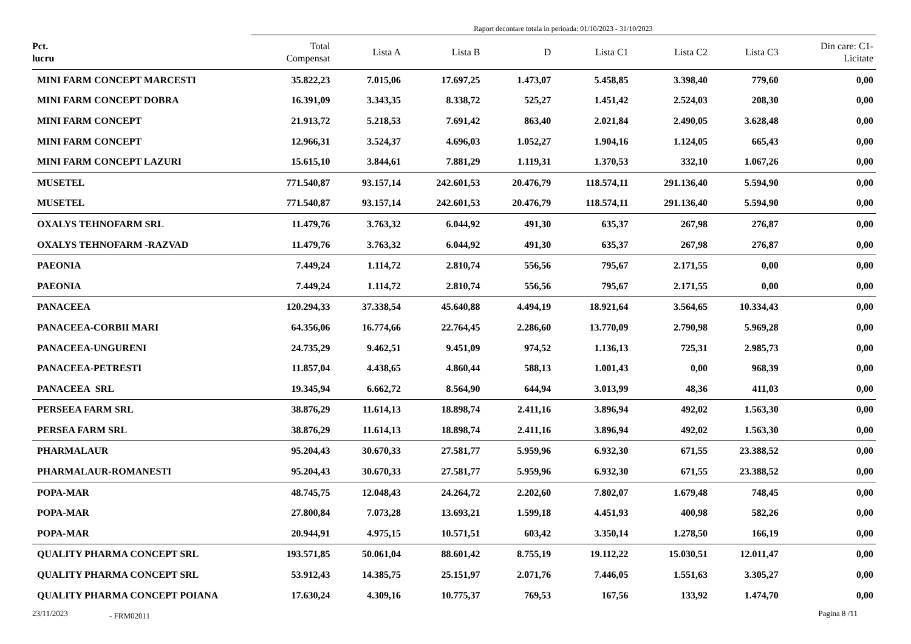Raport decontare totala in perioada: 01/10/2023 - 31/10/2023
| Pct. lucru | Total Compensat | Lista A | Lista B | D | Lista C1 | Lista C2 | Lista C3 | Din care: C1- Licitate |
| --- | --- | --- | --- | --- | --- | --- | --- | --- |
| MINI FARM CONCEPT MARCESTI | 35.822,23 | 7.015,06 | 17.697,25 | 1.473,07 | 5.458,85 | 3.398,40 | 779,60 | 0,00 |
| MINI FARM CONCEPT DOBRA | 16.391,09 | 3.343,35 | 8.338,72 | 525,27 | 1.451,42 | 2.524,03 | 208,30 | 0,00 |
| MINI FARM CONCEPT | 21.913,72 | 5.218,53 | 7.691,42 | 863,40 | 2.021,84 | 2.490,05 | 3.628,48 | 0,00 |
| MINI FARM CONCEPT | 12.966,31 | 3.524,37 | 4.696,03 | 1.052,27 | 1.904,16 | 1.124,05 | 665,43 | 0,00 |
| MINI FARM CONCEPT LAZURI | 15.615,10 | 3.844,61 | 7.881,29 | 1.119,31 | 1.370,53 | 332,10 | 1.067,26 | 0,00 |
| MUSETEL | 771.540,87 | 93.157,14 | 242.601,53 | 20.476,79 | 118.574,11 | 291.136,40 | 5.594,90 | 0,00 |
| MUSETEL | 771.540,87 | 93.157,14 | 242.601,53 | 20.476,79 | 118.574,11 | 291.136,40 | 5.594,90 | 0,00 |
| OXALYS TEHNOFARM SRL | 11.479,76 | 3.763,32 | 6.044,92 | 491,30 | 635,37 | 267,98 | 276,87 | 0,00 |
| OXALYS TEHNOFARM -RAZVAD | 11.479,76 | 3.763,32 | 6.044,92 | 491,30 | 635,37 | 267,98 | 276,87 | 0,00 |
| PAEONIA | 7.449,24 | 1.114,72 | 2.810,74 | 556,56 | 795,67 | 2.171,55 | 0,00 | 0,00 |
| PAEONIA | 7.449,24 | 1.114,72 | 2.810,74 | 556,56 | 795,67 | 2.171,55 | 0,00 | 0,00 |
| PANACEEA | 120.294,33 | 37.338,54 | 45.640,88 | 4.494,19 | 18.921,64 | 3.564,65 | 10.334,43 | 0,00 |
| PANACEEA-CORBII MARI | 64.356,06 | 16.774,66 | 22.764,45 | 2.286,60 | 13.770,09 | 2.790,98 | 5.969,28 | 0,00 |
| PANACEEA-UNGURENI | 24.735,29 | 9.462,51 | 9.451,09 | 974,52 | 1.136,13 | 725,31 | 2.985,73 | 0,00 |
| PANACEEA-PETRESTI | 11.857,04 | 4.438,65 | 4.860,44 | 588,13 | 1.001,43 | 0,00 | 968,39 | 0,00 |
| PANACEEA SRL | 19.345,94 | 6.662,72 | 8.564,90 | 644,94 | 3.013,99 | 48,36 | 411,03 | 0,00 |
| PERSEEA FARM SRL | 38.876,29 | 11.614,13 | 18.898,74 | 2.411,16 | 3.896,94 | 492,02 | 1.563,30 | 0,00 |
| PERSEA FARM SRL | 38.876,29 | 11.614,13 | 18.898,74 | 2.411,16 | 3.896,94 | 492,02 | 1.563,30 | 0,00 |
| PHARMALAUR | 95.204,43 | 30.670,33 | 27.581,77 | 5.959,96 | 6.932,30 | 671,55 | 23.388,52 | 0,00 |
| PHARMALAUR-ROMANESTI | 95.204,43 | 30.670,33 | 27.581,77 | 5.959,96 | 6.932,30 | 671,55 | 23.388,52 | 0,00 |
| POPA-MAR | 48.745,75 | 12.048,43 | 24.264,72 | 2.202,60 | 7.802,07 | 1.679,48 | 748,45 | 0,00 |
| POPA-MAR | 27.800,84 | 7.073,28 | 13.693,21 | 1.599,18 | 4.451,93 | 400,98 | 582,26 | 0,00 |
| POPA-MAR | 20.944,91 | 4.975,15 | 10.571,51 | 603,42 | 3.350,14 | 1.278,50 | 166,19 | 0,00 |
| QUALITY PHARMA CONCEPT SRL | 193.571,85 | 50.061,04 | 88.601,42 | 8.755,19 | 19.112,22 | 15.030,51 | 12.011,47 | 0,00 |
| QUALITY PHARMA CONCEPT SRL | 53.912,43 | 14.385,75 | 25.151,97 | 2.071,76 | 7.446,05 | 1.551,63 | 3.305,27 | 0,00 |
| QUALITY PHARMA CONCEPT POIANA | 17.630,24 | 4.309,16 | 10.775,37 | 769,53 | 167,56 | 133,92 | 1.474,70 | 0,00 |
23/11/2023 - FRM02011 Pagina 8 /11